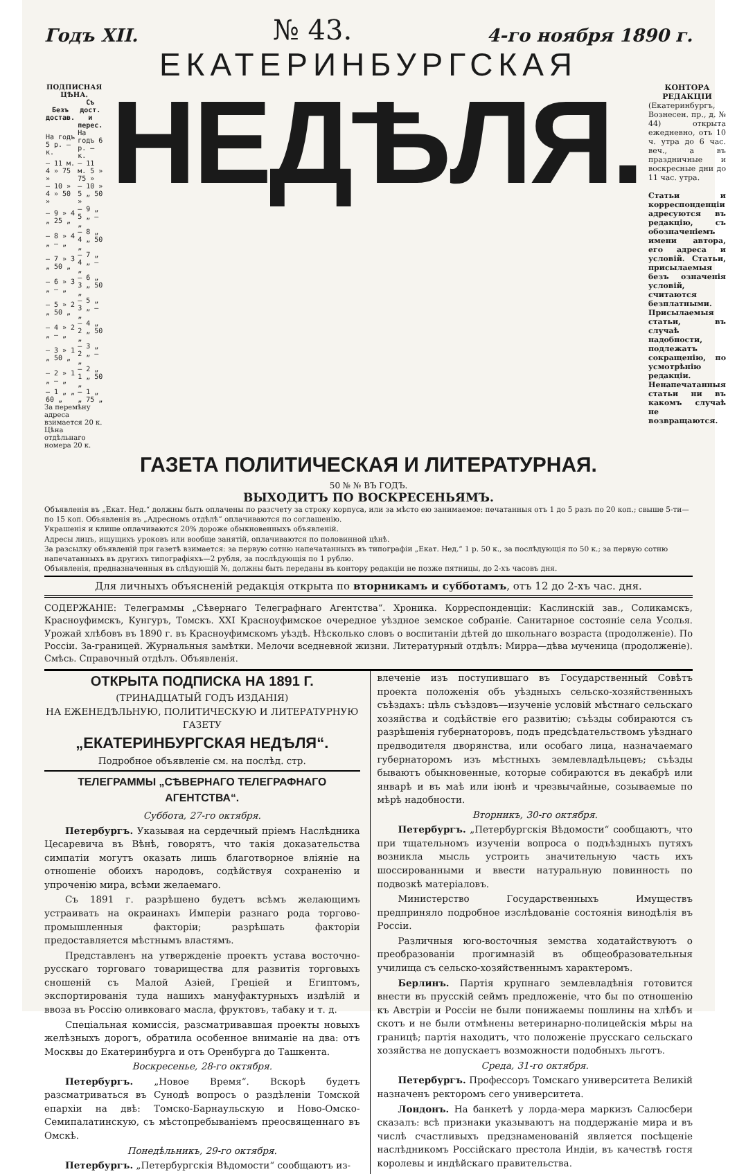Годъ XII. № 43. 4-го ноября 1890 г.
ЕКАТЕРИНБУРГСКАЯ
ПОДПИСНАЯ ЦѢНА.
| Безъ достав. | Съ дост. и перес. |
| --- | --- |
| На годъ 5 р. — к. | На годъ 6 р. — к. |
| — 11 м. 4 » 75 » | — 11 м. 5 » 75 » |
| — 10 » 4 » 50 » | — 10 » 5 „ 50 » |
| — 9 » 4 „ 25 „ | — 9 „ 5 „ — „ |
| — 8 » 4 „ — „ | — 8 „ 4 „ 50 „ |
| — 7 » 3 „ 50 „ | — 7 „ 4 „ — „ |
| — 6 » 3 „ — „ | — 6 „ 3 „ 50 „ |
| — 5 » 2 „ 50 „ | — 5 „ 3 „ — „ |
| — 4 » 2 „ — „ | — 4 „ 2 „ 50 „ |
| — 3 » 1 „ 50 „ | — 3 „ 2 „ — „ |
| — 2 » 1 „ — „ | — 2 „ 1 „ 50 „ |
| — 1 „ „ 60 „ | — 1 „ „ 75 „ |
За перемѣну адреса взимается 20 к.
Цѣна отдѣльнаго номера 20 к.
НЕДѢЛЯ.
КОНТОРА РЕДАКЦІИ
(Екатеринбургъ, Вознесен. пр., д. № 44) открыта ежедневно, отъ 10 ч. утра до 6 час. веч., а въ праздничные и воскресные дни до 11 час. утра.
Статьи и корреспонденціи адресуются въ редакцію, съ обозначеніемъ имени автора, его адреса и условій. Статьи, присылаемыя безъ означенія условій, считаются безплатными. Присылаемыя статьи, въ случаѣ надобности, подлежатъ сокращенію, по усмотрѣнію редакціи. Ненапечатанныя статьи ни въ какомъ случаѣ не возвращаются.
ГАЗЕТА ПОЛИТИЧЕСКАЯ И ЛИТЕРАТУРНАЯ.
50 № № ВЪ ГОДЪ.
ВЫХОДИТЪ ПО ВОСКРЕСЕНЬЯМЪ.
Объявленія въ „Екат. Нед.“ должны быть оплачены по разсчету за строку корпуса, или за мѣсто ею занимаемое: печатанныя отъ 1 до 5 разъ по 20 коп.; свыше 5-ти—по 15 коп. Объявленія въ „Адресномъ отдѣлѣ“ оплачиваются по соглашенію.
Украшенія и клише оплачиваются 20% дороже обыкновенныхъ объявленій.
Адресы лицъ, ищущихъ уроковъ или вообще занятій, оплачиваются по половинной цѣнѣ.
За разсылку объявленій при газетѣ взимается: за первую сотню напечатанныхъ въ типографіи „Екат. Нед.“ 1 р. 50 к., за послѣдующія по 50 к.; за первую сотню напечатанныхъ въ другихъ типографіяхъ—2 рубля, за послѣдующія по 1 рублю.
Объявленія, предназначенныя въ слѣдующій №, должны быть переданы въ контору редакціи не позже пятницы, до 2-хъ часовъ дня.
Для личныхъ объясненій редакція открыта по вторникамъ и субботамъ, отъ 12 до 2-хъ час. дня.
СОДЕРЖАНІЕ: Телеграммы „Сѣвернаго Телеграфнаго Агентства“. Хроника. Корреспонденціи: Каслинскій зав., Соликамскъ, Красноуфимскъ, Кунгуръ, Томскъ. XXI Красноуфимское очередное уѣздное земское собраніе. Санитарное состояніе села Усолья. Урожай хлѣбовъ въ 1890 г. въ Красноуфимскомъ уѣздѣ. Нѣсколько словъ о воспитаніи дѣтей до школьнаго возраста (продолженіе). По Россіи. За-границей. Журнальныя замѣтки. Мелочи вседневной жизни. Литературный отдѣлъ: Мирра—дѣва мученица (продолженіе). Смѣсь. Справочный отдѣлъ. Объявленія.
ОТКРЫТА ПОДПИСКА НА 1891 Г.
(ТРИНАДЦАТЫЙ ГОДЪ ИЗДАНІЯ)
НА ЕЖЕНЕДѢЛЬНУЮ, ПОЛИТИЧЕСКУЮ И ЛИТЕРАТУРНУЮ ГАЗЕТУ
„ЕКАТЕРИНБУРГСКАЯ НЕДѢЛЯ“.
Подробное объявленіе см. на послѣд. стр.
ТЕЛЕГРАММЫ „СѢВЕРНАГО ТЕЛЕГРАФНАГО АГЕНТСТВА“.
Суббота, 27-го октября.
Петербургъ. Указывая на сердечный пріемъ Наслѣдника Цесаревича въ Вѣнѣ, говорятъ, что такія доказательства симпатіи могутъ оказать лишь благотворное вліяніе на отношеніе обоихъ народовъ, содѣйствуя сохраненію и упроченію мира, всѣми желаемаго.
Съ 1891 г. разрѣшено будетъ всѣмъ желающимъ устраивать на окраинахъ Имперіи разнаго рода торгово-промышленныя факторіи; разрѣшать факторіи предоставляется мѣстнымъ властямъ.
Представленъ на утвержденіе проектъ устава восточно-русскаго торговаго товарищества для развитія торговыхъ сношеній съ Малой Азіей, Греціей и Египтомъ, экспортированія туда нашихъ мануфактурныхъ издѣлій и ввоза въ Россію оливковаго масла, фруктовъ, табаку и т. д.
Спеціальная комиссія, разсматривавшая проекты новыхъ желѣзныхъ дорогъ, обратила особенное вниманіе на два: отъ Москвы до Екатеринбурга и отъ Оренбурга до Ташкента.
Воскресенье, 28-го октября.
Петербургъ. „Новое Время“. Вскорѣ будетъ разсматриваться въ Сунодѣ вопросъ о раздѣленіи Томской епархіи на двѣ: Томско-Барнаульскую и Ново-Омско-Семипалатинскую, съ мѣстопребываніемъ преосвященнаго въ Омскѣ.
Понедѣльникъ, 29-го октября.
Петербургъ. „Петербургскія Вѣдомости“ сообщаютъ из-
влеченіе изъ поступившаго въ Государственный Совѣтъ проекта положенія объ уѣздныхъ сельско-хозяйственныхъ съѣздахъ: цѣль съѣздовъ—изученіе условій мѣстнаго сельскаго хозяйства и содѣйствіе его развитію; съѣзды собираются съ разрѣшенія губернаторовъ, подъ предсѣдательствомъ уѣзднаго предводителя дворянства, или особаго лица, назначаемаго губернаторомъ изъ мѣстныхъ землевладѣльцевъ; съѣзды бываютъ обыкновенные, которые собираются въ декабрѣ или январѣ и въ маѣ или іюнѣ и чрезвычайные, созываемые по мѣрѣ надобности.
Вторникъ, 30-го октября.
Петербургъ. „Петербургскія Вѣдомости“ сообщаютъ, что при тщательномъ изученіи вопроса о подъѣздныхъ путяхъ возникла мысль устроить значительную часть ихъ шоссированными и ввести натуральную повинность по подвозкѣ матеріаловъ.
Министерство Государственныхъ Имуществъ предприняло подробное изслѣдованіе состоянія винодѣлія въ Россіи.
Различныя юго-восточныя земства ходатайствуютъ о преобразованіи прогимназій въ общеобразовательныя училища съ сельско-хозяйственнымъ характеромъ.
Берлинъ. Партія крупнаго землевладѣнія готовится внести въ прусскій сеймъ предложеніе, что бы по отношенію къ Австріи и Россіи не были понижаемы пошлины на хлѣбъ и скотъ и не были отмѣнены ветеринарно-полицейскія мѣры на границѣ; партія находитъ, что положеніе прусскаго сельскаго хозяйства не допускаетъ возможности подобныхъ льготъ.
Среда, 31-го октября.
Петербургъ. Профессоръ Томскаго университета Великій назначенъ ректоромъ сего университета.
Лондонъ. На банкетѣ у лорда-мера маркизъ Салюсбери сказалъ: всѣ признаки указываютъ на поддержаніе мира и въ числѣ счастливыхъ предзнаменованій является посѣщеніе наслѣдникомъ Россійскаго престола Индіи, въ качествѣ гостя королевы и индѣйскаго правительства.